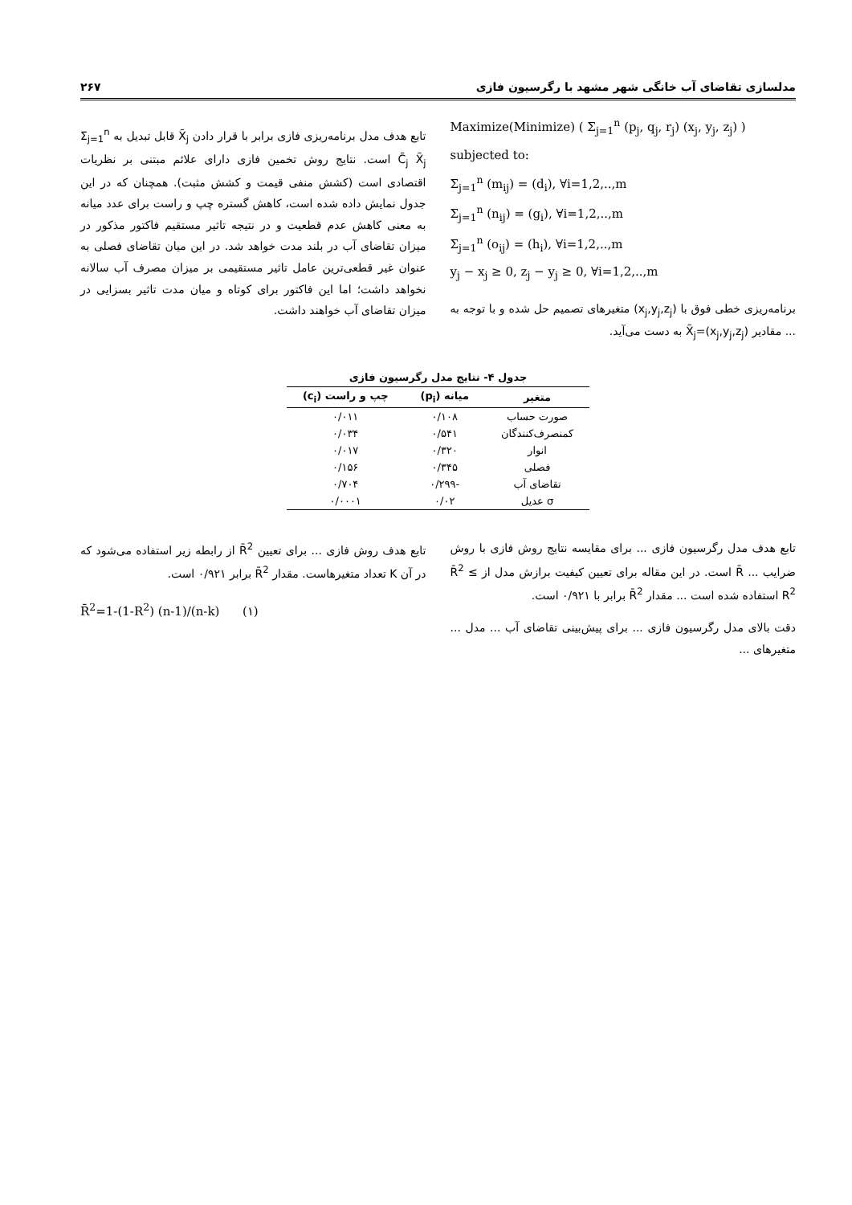مدلسازی تقاضای آب خانگی شهر مشهد با رگرسیون فازی ۲۶۷
Maximize(Minimize) ( Σ<sub>j=1</sub><sup>n</sup> (p<sub>j</sub>, q<sub>j</sub>, r<sub>j</sub>) (x<sub>j</sub>, y<sub>j</sub>, z<sub>j</sub>) )
subjected to:
Σ<sub>j=1</sub><sup>n</sup> (m<sub>ij</sub>) = (d<sub>i</sub>), ∀i=1,2,..,m
Σ<sub>j=1</sub><sup>n</sup> (n<sub>ij</sub>) = (g<sub>i</sub>), ∀i=1,2,..,m
Σ<sub>j=1</sub><sup>n</sup> (o<sub>ij</sub>) = (h<sub>i</sub>), ∀i=1,2,..,m
y<sub>j</sub> − x<sub>j</sub> ≥ 0, z<sub>j</sub> − y<sub>j</sub> ≥ 0, ∀i=1,2,..,m
برنامه‌ریزی خطی فوق با (x<sub>j</sub>,y<sub>j</sub>,z<sub>j</sub>) متغیرهای تصمیم حل شده و با توجه به ... مقادیر X̃<sub>j</sub>=(x<sub>j</sub>,y<sub>j</sub>,z<sub>j</sub>) به دست می‌آید.
تابع هدف مدل برنامه‌ریزی فازی برابر با قرار دادن X̃<sub>j</sub> قابل تبدیل به Σ<sub>j=1</sub><sup>n</sup> C̃<sub>j</sub> X̃<sub>j</sub> است. نتایج روش تخمین فازی دارای علائم مبتنی بر نظریات اقتصادی است (کشش منفی قیمت و کشش مثبت). همچنان که در این جدول نمایش داده شده است، کاهش گستره چپ و راست برای عدد میانه به معنی کاهش عدم قطعیت و در نتیجه تاثیر مستقیم فاکتور مذکور در میزان تقاضای آب در بلند مدت خواهد شد. در این میان تقاضای فصلی به عنوان غیر قطعی‌ترین عامل تاثیر مستقیمی بر میزان مصرف آب سالانه نخواهد داشت؛ اما این فاکتور برای کوتاه و میان مدت تاثیر بسزایی در میزان تقاضای آب خواهند داشت.
جدول ۴- نتایج مدل رگرسیون فازی
| متغیر | میانه (p<sub>i</sub>) | چپ و راست (c<sub>i</sub>) |
| --- | --- | --- |
| صورت حساب | ۰/۱۰۸ | ۰/۰۱۱ |
| کمنصرف‌کنندگان | ۰/۵۴۱ | ۰/۰۳۴ |
| انوار | ۰/۳۲۰ | ۰/۰۱۷ |
| فصلی | ۰/۳۴۵ | ۰/۱۵۶ |
| تقاضای آب | -۰/۲۹۹ | ۰/۷۰۴ |
| σ عدیل | ۰/۰۲ | ۰/۰۰۰۱ |
تابع هدف مدل رگرسیون فازی ... برای مقایسه نتایج روش فازی با روش ضرایب ... R̄ است. در این مقاله برای تعیین کیفیت برازش مدل از R̄<sup>2</sup> ≤ R<sup>2</sup> استفاده شده است ... مقدار R̄<sup>2</sup> برابر با ۰/۹۲۱ است.
دقت بالای مدل رگرسیون فازی ... برای پیش‌بینی تقاضای آب ... مدل ... متغیرهای ...
تابع هدف روش فازی ... برای تعیین R̄<sup>2</sup> از رابطه زیر استفاده می‌شود که در آن K تعداد متغیرهاست. مقدار R̄<sup>2</sup> برابر ۰/۹۲۱ است.
R̄<sup>2</sup>=1-(1-R<sup>2</sup>) (n-1)/(n-k) (۱)